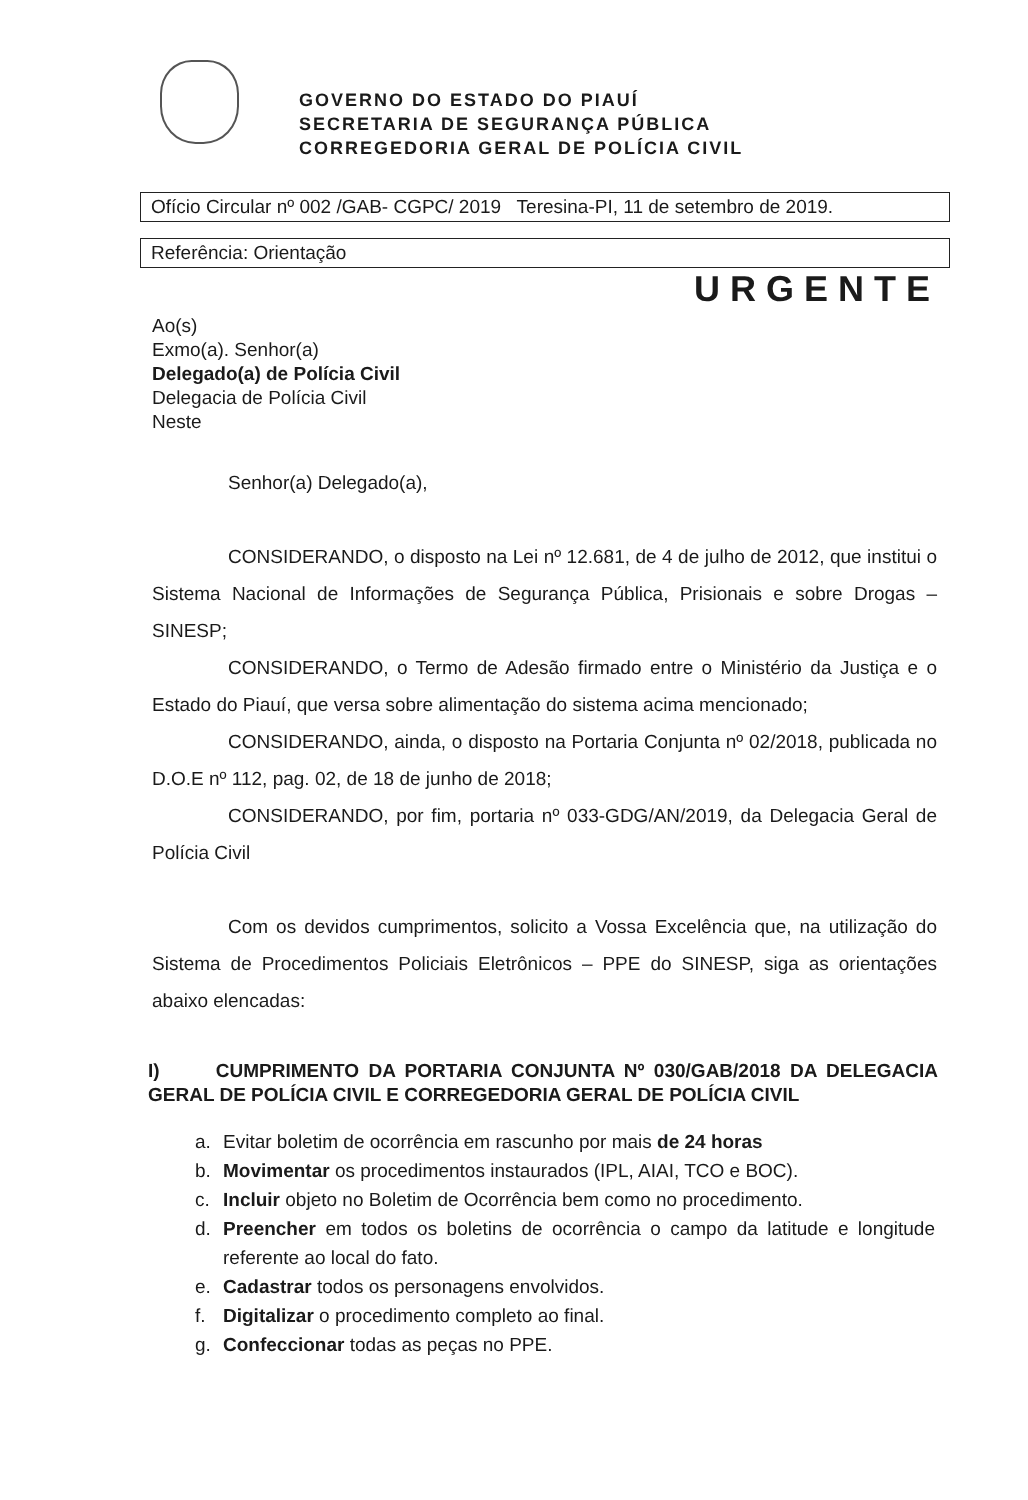GOVERNO DO ESTADO DO PIAUÍ
SECRETARIA DE SEGURANÇA PÚBLICA
CORREGEDORIA GERAL DE POLÍCIA CIVIL
Ofício Circular nº 002 /GAB- CGPC/ 2019 Teresina-PI, 11 de setembro de 2019.
Referência: Orientação
URGENTE
Ao(s)
Exmo(a). Senhor(a)
Delegado(a) de Polícia Civil
Delegacia de Polícia Civil
Neste
Senhor(a) Delegado(a),
CONSIDERANDO, o disposto na Lei nº 12.681, de 4 de julho de 2012, que institui o Sistema Nacional de Informações de Segurança Pública, Prisionais e sobre Drogas – SINESP;
CONSIDERANDO, o Termo de Adesão firmado entre o Ministério da Justiça e o Estado do Piauí, que versa sobre alimentação do sistema acima mencionado;
CONSIDERANDO, ainda, o disposto na Portaria Conjunta nº 02/2018, publicada no D.O.E nº 112, pag. 02, de 18 de junho de 2018;
CONSIDERANDO, por fim, portaria nº 033-GDG/AN/2019, da Delegacia Geral de Polícia Civil
Com os devidos cumprimentos, solicito a Vossa Excelência que, na utilização do Sistema de Procedimentos Policiais Eletrônicos – PPE do SINESP, siga as orientações abaixo elencadas:
I) CUMPRIMENTO DA PORTARIA CONJUNTA Nº 030/GAB/2018 DA DELEGACIA GERAL DE POLÍCIA CIVIL E CORREGEDORIA GERAL DE POLÍCIA CIVIL
a. Evitar boletim de ocorrência em rascunho por mais de 24 horas
b. Movimentar os procedimentos instaurados (IPL, AIAI, TCO e BOC).
c. Incluir objeto no Boletim de Ocorrência bem como no procedimento.
d. Preencher em todos os boletins de ocorrência o campo da latitude e longitude referente ao local do fato.
e. Cadastrar todos os personagens envolvidos.
f. Digitalizar o procedimento completo ao final.
g. Confeccionar todas as peças no PPE.